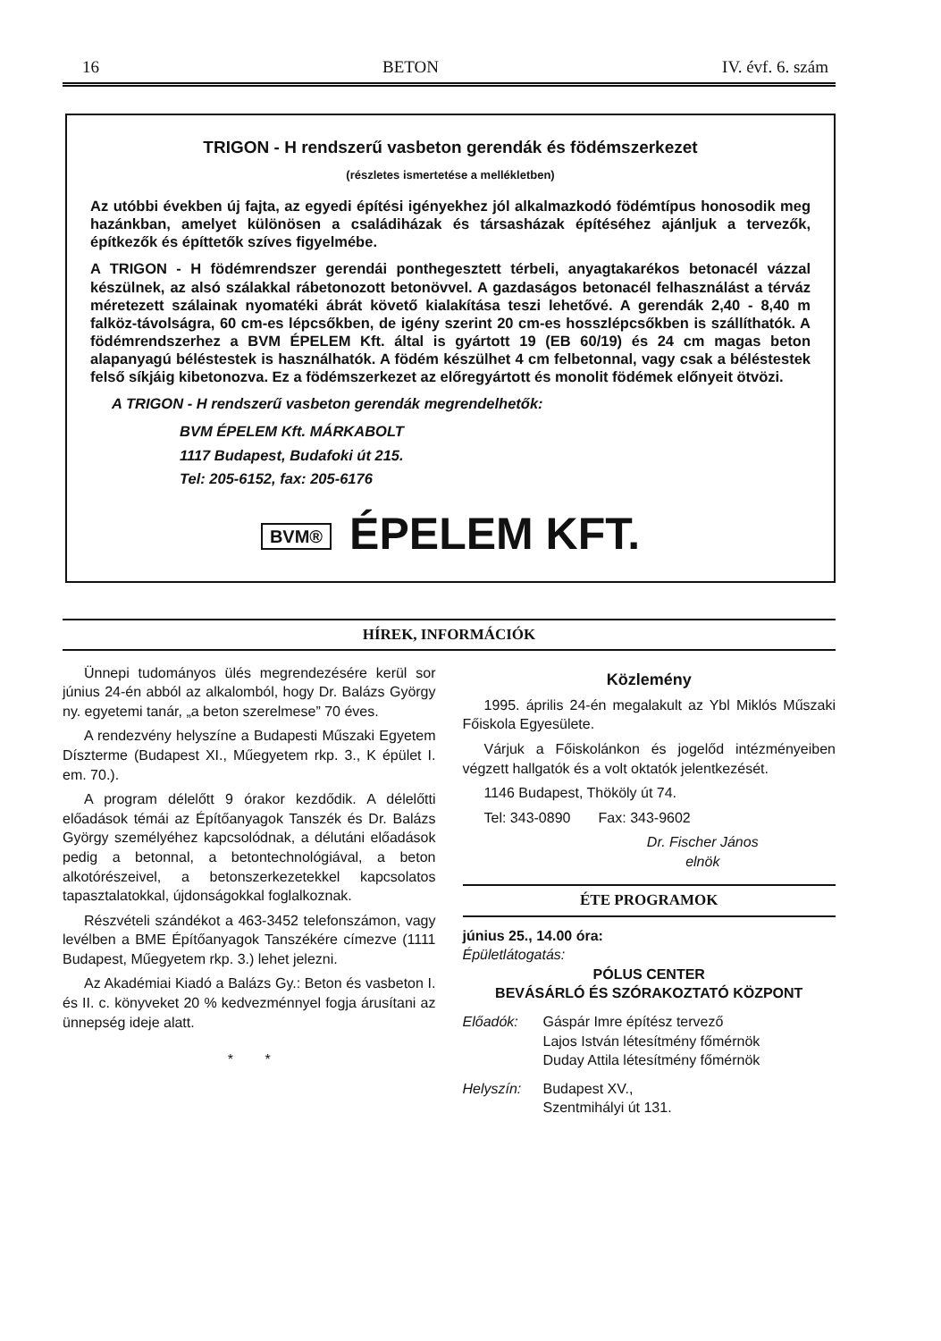16 BETON IV. évf. 6. szám
TRIGON - H rendszerű vasbeton gerendák és födémszerkezet
(részletes ismertetése a mellékletben)
Az utóbbi években új fajta, az egyedi építési igényekhez jól alkalmazkodó födémtípus honosodik meg hazánkban, amelyet különösen a családiházak és társasházak építéséhez ajánljuk a tervezők, építkezők és építtetők szíves figyelmébe.
A TRIGON - H födémrendszer gerendái ponthegesztett térbeli, anyagtakarékos betonacél vázzal készülnek, az alsó szálakkal rábetonozott betonövvel. A gazdaságos betonacél felhasználást a térváz méretezett szálainak nyomatéki ábrát követő kialakítása teszi lehetővé. A gerendák 2,40 - 8,40 m falköz-távolságra, 60 cm-es lépcsőkben, de igény szerint 20 cm-es hosszlépcsőkben is szállíthatók. A födémrendszerhez a BVM ÉPELEM Kft. által is gyártott 19 (EB 60/19) és 24 cm magas beton alapanyagú béléstestek is használhatók. A födém készülhet 4 cm felbetonnal, vagy csak a béléstestek felső síkjáig kibetonozva. Ez a födémszerkezet az előregyártott és monolit födémek előnyeit ötvözi.
A TRIGON - H rendszerű vasbeton gerendák megrendelhetők:
BVM ÉPELEM Kft. MÁRKABOLT
1117 Budapest, Budafoki út 215.
Tel: 205-6152, fax: 205-6176
BVM® ÉPELEM KFT.
HÍREK, INFORMÁCIÓK
Ünnepi tudományos ülés megrendezésére kerül sor június 24-én abból az alkalomból, hogy Dr. Balázs György ny. egyetemi tanár, „a beton szerelmese” 70 éves.
A rendezvény helyszíne a Budapesti Műszaki Egyetem Díszterme (Budapest XI., Műegyetem rkp. 3., K épület I. em. 70.).
A program délelőtt 9 órakor kezdődik. A délelőtti előadások témái az Építőanyagok Tanszék és Dr. Balázs György személyéhez kapcsolódnak, a délutáni előadások pedig a betonnal, a betontechnológiával, a beton alkotórészeivel, a betonszerkezetekkel kapcsolatos tapasztalatokkal, újdonságokkal foglalkoznak.
Részvételi szándékot a 463-3452 telefonszámon, vagy levélben a BME Építőanyagok Tanszékére címezve (1111 Budapest, Műegyetem rkp. 3.) lehet jelezni.
Az Akadémiai Kiadó a Balázs Gy.: Beton és vasbeton I. és II. c. könyveket 20 % kedvezménnyel fogja árusítani az ünnepség ideje alatt.
* *
Közlemény
1995. április 24-én megalakult az Ybl Miklós Műszaki Főiskola Egyesülete.
Várjuk a Főiskolánkon és jogelőd intézményeiben végzett hallgatók és a volt oktatók jelentkezését.
1146 Budapest, Thököly út 74.
Tel: 343-0890 Fax: 343-9602
Dr. Fischer János
elnök
ÉTE PROGRAMOK
június 25., 14.00 óra:
Épületlátogatás:
PÓLUS CENTER
BEVÁSÁRLÓ ÉS SZÓRAKOZTATÓ KÖZPONT
Előadók: Gáspár Imre építész tervező
Lajos István létesítmény főmérnök
Duday Attila létesítmény főmérnök
Helyszín: Budapest XV.,
Szentmihályi út 131.